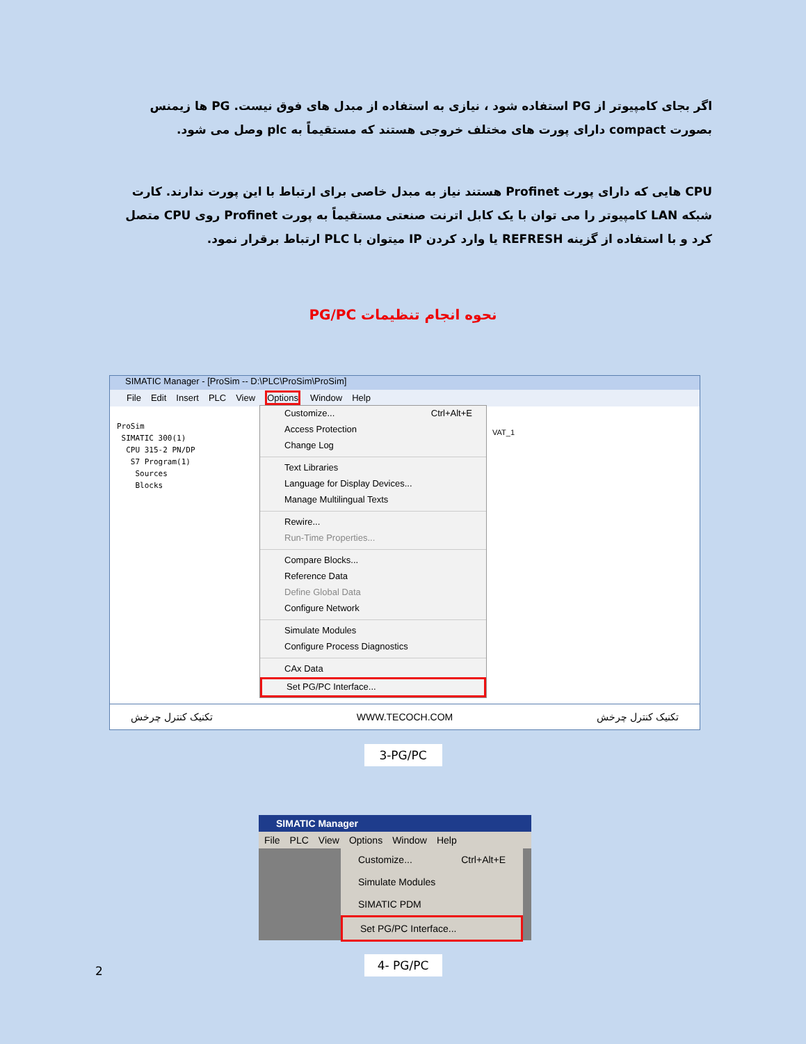اگر بجای کامپیوتر از PG استفاده شود ، نیازی به استفاده از مبدل های فوق نیست. PG ها زیمنس بصورت compact دارای پورت های مختلف خروجی هستند که مستقیماً به plc وصل می شود.
CPU هایی که دارای پورت Profinet هستند نیاز به مبدل خاصی برای ارتباط با این پورت ندارند. کارت شبکه LAN کامپیوتر را می توان با یک کابل اترنت صنعتی مستقیماً به پورت Profinet روی CPU متصل کرد و با استفاده از گزینه REFRESH یا وارد کردن IP میتوان با PLC ارتباط برقرار نمود.
نحوه انجام تنظیمات PG/PC
SIMATIC Manager - [ProSim -- D:\PLC\ProSim\ProSim]
File Edit Insert PLC View Options Window Help
ProSim
SIMATIC 300(1)
CPU 315-2 PN/DP
S7 Program(1)
Sources
Blocks
VAT_1
Customize... Ctrl+Alt+E
Access Protection
Change Log
Text Libraries
Language for Display Devices...
Manage Multilingual Texts
Rewire...
Run-Time Properties...
Compare Blocks...
Reference Data
Define Global Data
Configure Network
Simulate Modules
Configure Process Diagnostics
CAx Data
Set PG/PC Interface...
تکنیک کنترل چرخش WWW.TECOCH.COM تکنیک کنترل چرخش
3-PG/PC
SIMATIC Manager
File PLC View Options Window Help
Customize... Ctrl+Alt+E
Simulate Modules
SIMATIC PDM
Set PG/PC Interface...
2
4- PG/PC